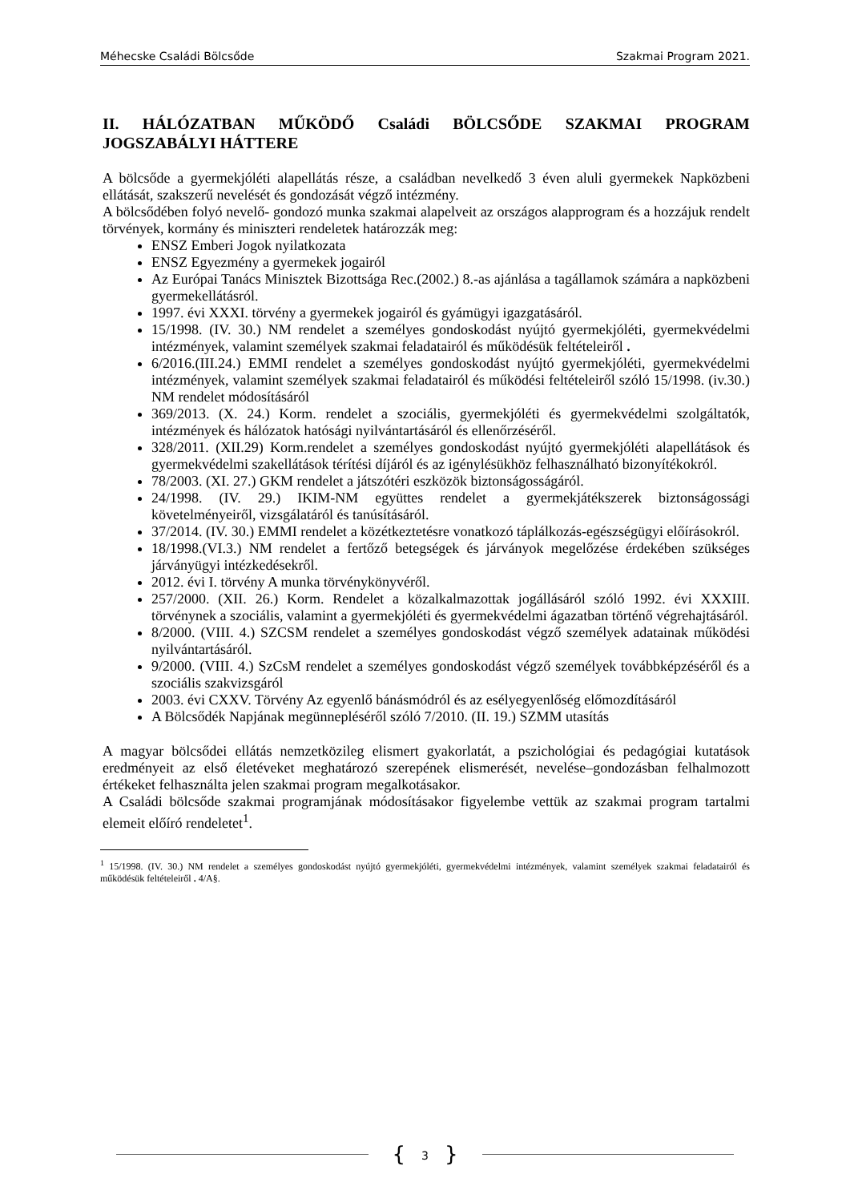Méhecske Családi Bölcsőde Szakmai Program 2021.
II. HÁLÓZATBAN MŰKÖDŐ Családi BÖLCSŐDE SZAKMAI PROGRAM JOGSZABÁLYI HÁTTERE
A bölcsőde a gyermekjóléti alapellátás része, a családban nevelkedő 3 éven aluli gyermekek Napközbeni ellátását, szakszerű nevelését és gondozását végző intézmény.
A bölcsődében folyó nevelő- gondozó munka szakmai alapelveit az országos alapprogram és a hozzájuk rendelt törvények, kormány és miniszteri rendeletek határozzák meg:
ENSZ Emberi Jogok nyilatkozata
ENSZ Egyezmény a gyermekek jogairól
Az Európai Tanács Minisztek Bizottsága Rec.(2002.) 8.-as ajánlása a tagállamok számára a napközbeni gyermekellátásról.
1997. évi XXXI. törvény a gyermekek jogairól és gyámügyi igazgatásáról.
15/1998. (IV. 30.) NM rendelet a személyes gondoskodást nyújtó gyermekjóléti, gyermekvédelmi intézmények, valamint személyek szakmai feladatairól és működésük feltételeiről .
6/2016.(III.24.) EMMI rendelet a személyes gondoskodást nyújtó gyermekjóléti, gyermekvédelmi intézmények, valamint személyek szakmai feladatairól és működési feltételeiről szóló 15/1998. (iv.30.) NM rendelet módosításáról
369/2013. (X. 24.) Korm. rendelet a szociális, gyermekjóléti és gyermekvédelmi szolgáltatók, intézmények és hálózatok hatósági nyilvántartásáról és ellenőrzéséről.
328/2011. (XII.29) Korm.rendelet a személyes gondoskodást nyújtó gyermekjóléti alapellátások és gyermekvédelmi szakellátások térítési díjáról és az igénylésükhöz felhasználható bizonyítékokról.
78/2003. (XI. 27.) GKM rendelet a játszótéri eszközök biztonságosságáról.
24/1998. (IV. 29.) IKIM-NM együttes rendelet a gyermekjátékszerek biztonságossági követelményeiről, vizsgálatáról és tanúsításáról.
37/2014. (IV. 30.) EMMI rendelet a közétkeztetésre vonatkozó táplálkozás-egészségügyi előírásokról.
18/1998.(VI.3.) NM rendelet a fertőző betegségek és járványok megelőzése érdekében szükséges járványügyi intézkedésekről.
2012. évi I. törvény A munka törvénykönyvéről.
257/2000. (XII. 26.) Korm. Rendelet a közalkalmazottak jogállásáról szóló 1992. évi XXXIII. törvénynek a szociális, valamint a gyermekjóléti és gyermekvédelmi ágazatban történő végrehajtásáról.
8/2000. (VIII. 4.) SZCSM rendelet a személyes gondoskodást végző személyek adatainak működési nyilvántartásáról.
9/2000. (VIII. 4.) SzCsM rendelet a személyes gondoskodást végző személyek továbbképzéséről és a szociális szakvizsgáról
2003. évi CXXV. Törvény Az egyenlő bánásmódról és az esélyegyenlőség előmozdításáról
A Bölcsődék Napjának megünnepléséről szóló 7/2010. (II. 19.) SZMM utasítás
A magyar bölcsődei ellátás nemzetközileg elismert gyakorlatát, a pszichológiai és pedagógiai kutatások eredményeit az első életéveket meghatározó szerepének elismerését, nevelése–gondozásban felhalmozott értékeket felhasználta jelen szakmai program megalkotásakor.
A Családi bölcsőde szakmai programjának módosításakor figyelembe vettük az szakmai program tartalmi elemeit előíró rendeletet<sup>1</sup>.
<sup>1</sup> 15/1998. (IV. 30.) NM rendelet a személyes gondoskodást nyújtó gyermekjóléti, gyermekvédelmi intézmények, valamint személyek szakmai feladatairól és működésük feltételeiről . 4/A§.
{ 3 }